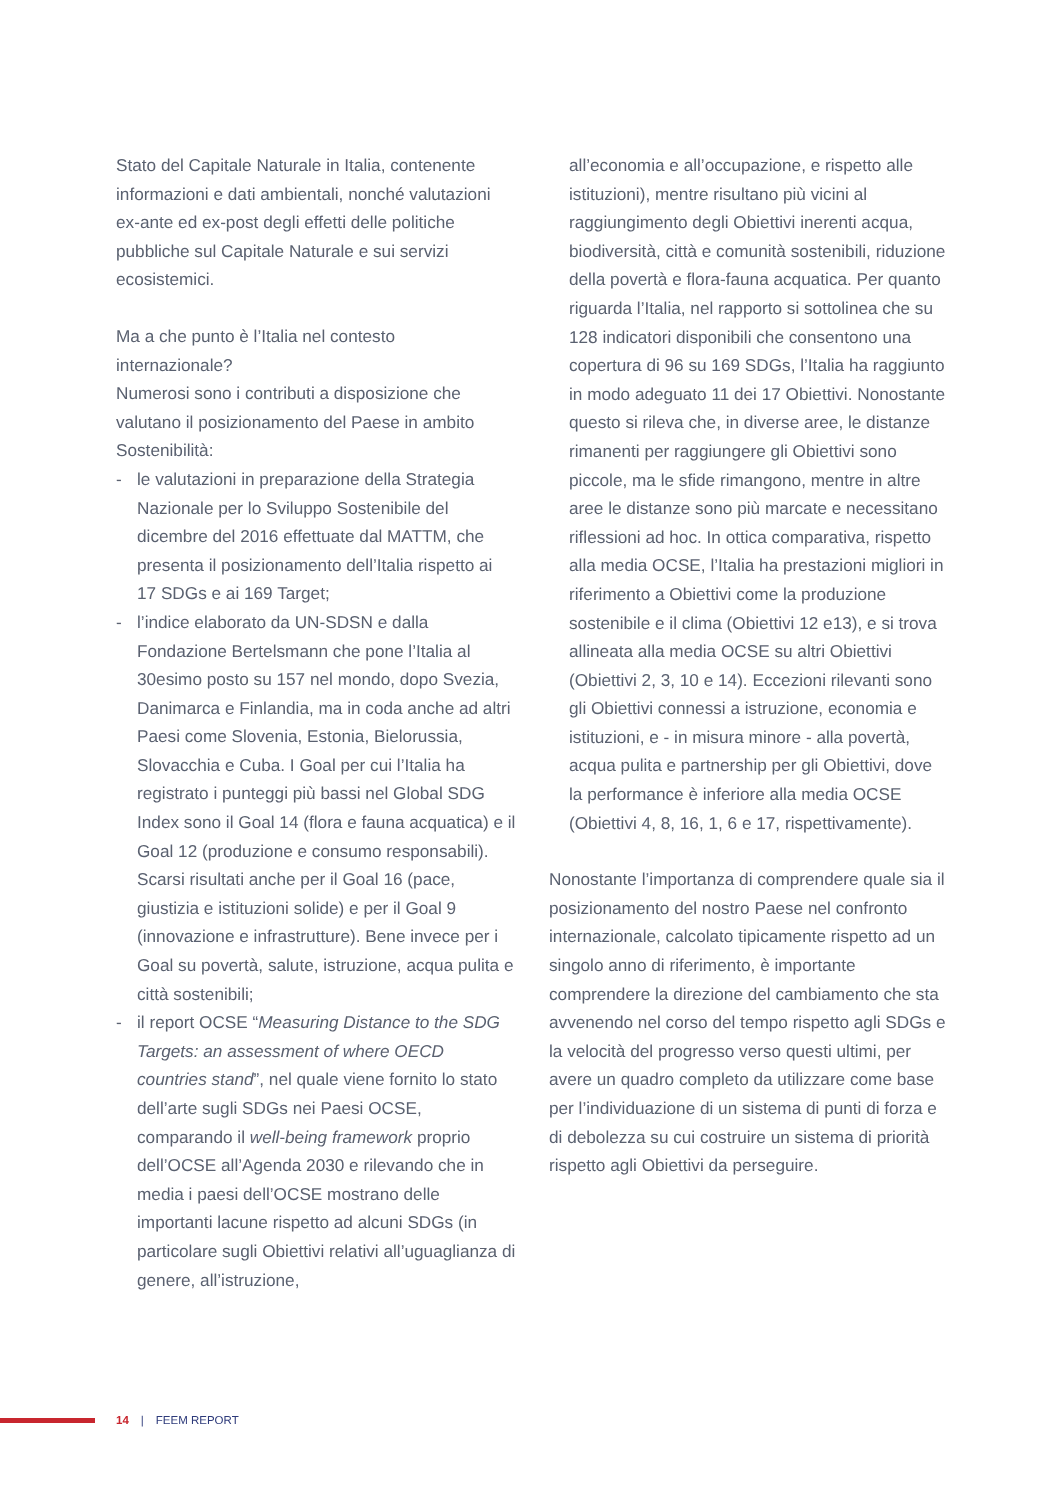Stato del Capitale Naturale in Italia, contenente informazioni e dati ambientali, nonché valutazioni ex-ante ed ex-post degli effetti delle politiche pubbliche sul Capitale Naturale e sui servizi ecosistemici.
Ma a che punto è l’Italia nel contesto internazionale?
Numerosi sono i contributi a disposizione che valutano il posizionamento del Paese in ambito Sostenibilità:
- le valutazioni in preparazione della Strategia Nazionale per lo Sviluppo Sostenibile del dicembre del 2016 effettuate dal MATTM, che presenta il posizionamento dell’Italia rispetto ai 17 SDGs e ai 169 Target;
- l’indice elaborato da UN-SDSN e dalla Fondazione Bertelsmann che pone l’Italia al 30esimo posto su 157 nel mondo, dopo Svezia, Danimarca e Finlandia, ma in coda anche ad altri Paesi come Slovenia, Estonia, Bielorussia, Slovacchia e Cuba. I Goal per cui l’Italia ha registrato i punteggi più bassi nel Global SDG Index sono il Goal 14 (flora e fauna acquatica) e il Goal 12 (produzione e consumo responsabili). Scarsi risultati anche per il Goal 16 (pace, giustizia e istituzioni solide) e per il Goal 9 (innovazione e infrastrutture). Bene invece per i Goal su povertà, salute, istruzione, acqua pulita e città sostenibili;
- il report OCSE “Measuring Distance to the SDG Targets: an assessment of where OECD countries stand”, nel quale viene fornito lo stato dell’arte sugli SDGs nei Paesi OCSE, comparando il well-being framework proprio dell’OCSE all’Agenda 2030 e rilevando che in media i paesi dell’OCSE mostrano delle importanti lacune rispetto ad alcuni SDGs (in particolare sugli Obiettivi relativi all’uguaglianza di genere, all’istruzione,
all’economia e all’occupazione, e rispetto alle istituzioni), mentre risultano più vicini al raggiungimento degli Obiettivi inerenti acqua, biodiversità, città e comunità sostenibili, riduzione della povertà e flora-fauna acquatica. Per quanto riguarda l’Italia, nel rapporto si sottolinea che su 128 indicatori disponibili che consentono una copertura di 96 su 169 SDGs, l’Italia ha raggiunto in modo adeguato 11 dei 17 Obiettivi. Nonostante questo si rileva che, in diverse aree, le distanze rimanenti per raggiungere gli Obiettivi sono piccole, ma le sfide rimangono, mentre in altre aree le distanze sono più marcate e necessitano riflessioni ad hoc. In ottica comparativa, rispetto alla media OCSE, l’Italia ha prestazioni migliori in riferimento a Obiettivi come la produzione sostenibile e il clima (Obiettivi 12 e13), e si trova allineata alla media OCSE su altri Obiettivi (Obiettivi 2, 3, 10 e 14). Eccezioni rilevanti sono gli Obiettivi connessi a istruzione, economia e istituzioni, e - in misura minore - alla povertà, acqua pulita e partnership per gli Obiettivi, dove la performance è inferiore alla media OCSE (Obiettivi 4, 8, 16, 1, 6 e 17, rispettivamente).
Nonostante l’importanza di comprendere quale sia il posizionamento del nostro Paese nel confronto internazionale, calcolato tipicamente rispetto ad un singolo anno di riferimento, è importante comprendere la direzione del cambiamento che sta avvenendo nel corso del tempo rispetto agli SDGs e la velocità del progresso verso questi ultimi, per avere un quadro completo da utilizzare come base per l’individuazione di un sistema di punti di forza e di debolezza su cui costruire un sistema di priorità rispetto agli Obiettivi da perseguire.
14 | FEEM REPORT